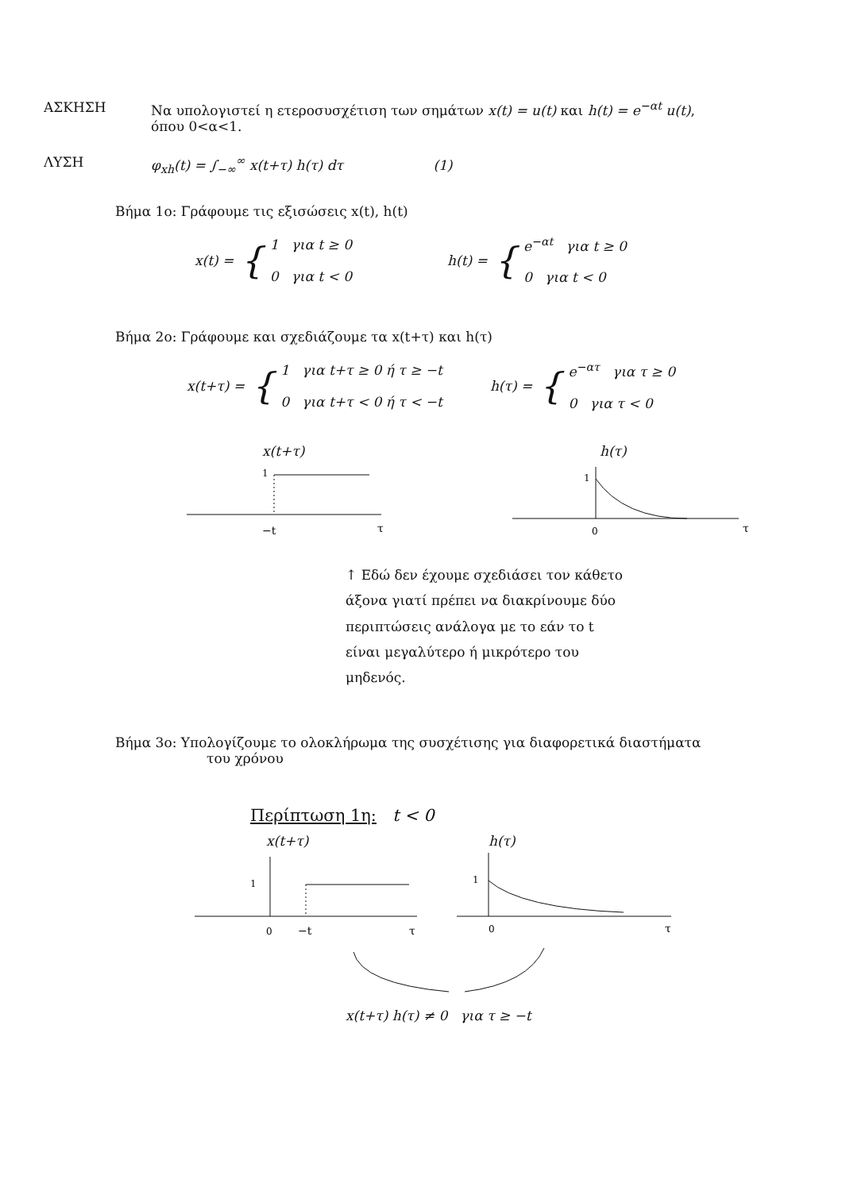ΑΣΚΗΣΗ Να υπολογιστεί η ετεροσυσχέτιση των σημάτων x(t) = u(t) και h(t) = e<sup>−αt</sup> u(t),
όπου 0<α<1.
ΛΥΣΗ φ<sub>xh</sub>(t) = ∫<sub>−∞</sub><sup>∞</sup> x(t+τ) h(τ) dτ (1)
Βήμα 1ο: Γράφουμε τις εξισώσεις x(t), h(t)
x(t) = {
1 για t ≥ 0
0 για t < 0
h(t) = {
e<sup>−αt</sup> για t ≥ 0
0 για t < 0
Βήμα 2ο: Γράφουμε και σχεδιάζουμε τα x(t+τ) και h(τ)
x(t+τ) = {
1 για t+τ ≥ 0 ή τ ≥ −t
0 για t+τ < 0 ή τ < −t
h(τ) = {
e<sup>−ατ</sup> για τ ≥ 0
0 για τ < 0
x(t+τ)
1
−t
τ
h(τ)
1
0
τ
↑ Εδώ δεν έχουμε σχεδιάσει τον κάθετο άξονα γιατί πρέπει να διακρίνουμε δύο περιπτώσεις ανάλογα με το εάν το t είναι μεγαλύτερο ή μικρότερο του μηδενός.
Βήμα 3ο: Υπολογίζουμε το ολοκλήρωμα της συσχέτισης για διαφορετικά διαστήματα
του χρόνου
Περίπτωση 1η: t < 0
x(t+τ)
1
0
−t
τ
h(τ)
1
0
τ
x(t+τ) h(τ) ≠ 0 για τ ≥ −t